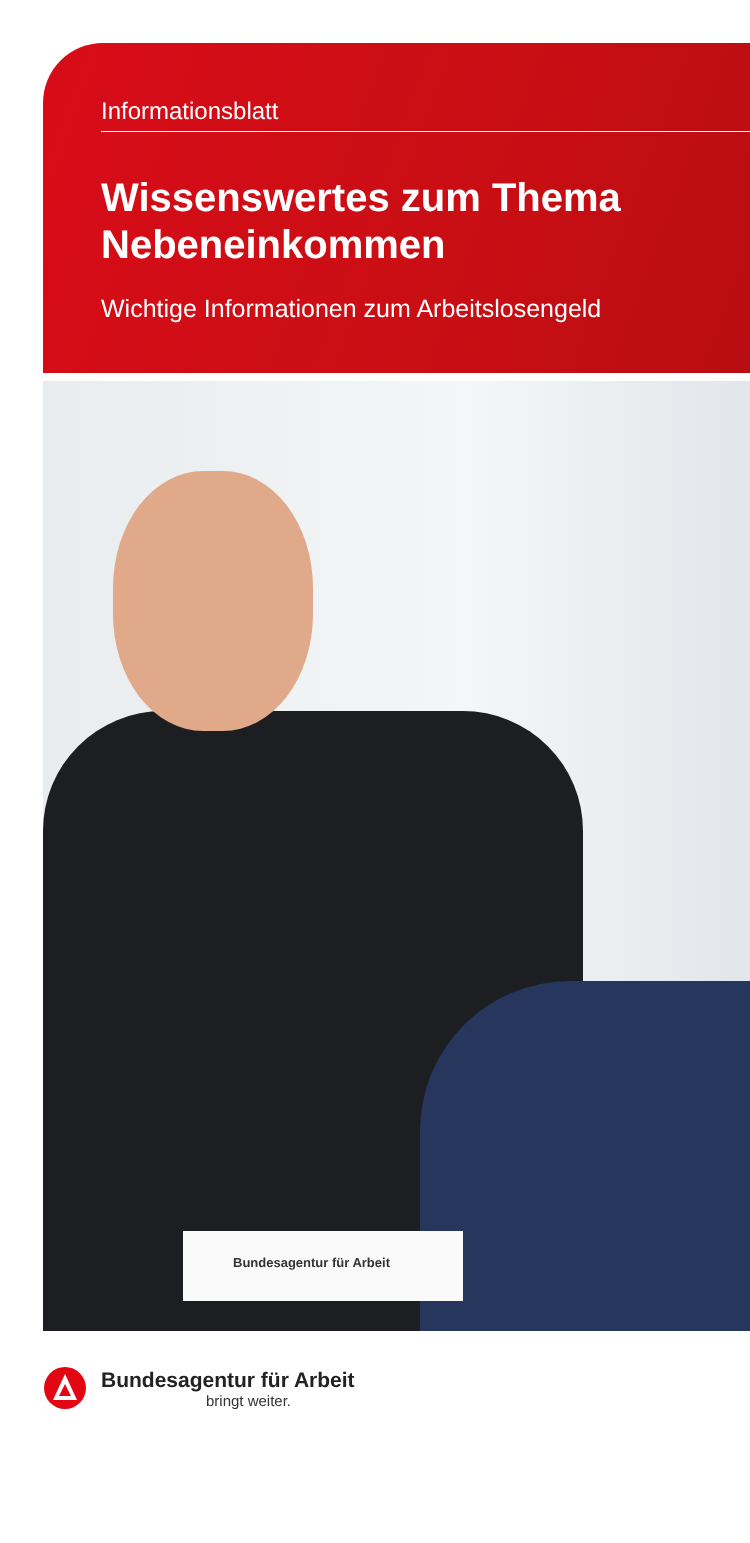Informationsblatt
Wissenswertes zum Thema
Nebeneinkommen
Wichtige Informationen zum Arbeitslosengeld
Bundesagentur für Arbeit
Bundesagentur für Arbeit
bringt weiter.